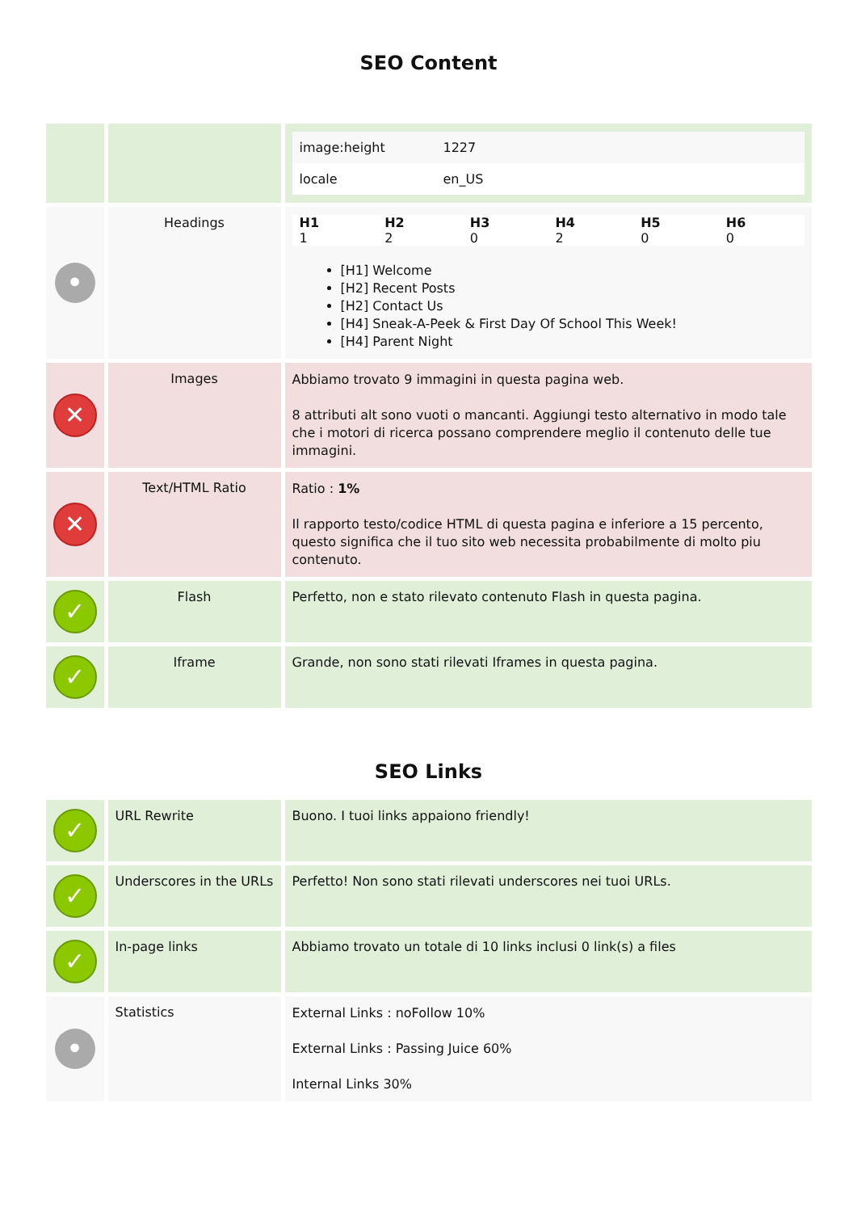SEO Content
| | | / image:height / 1227 / / locale / en_US / |
| • | Headings | / H1 / H2 / H3 / H4 / H5 / H6 / / --- / --- / --- / --- / --- / --- / / 1 / 2 / 0 / 2 / 0 / 0 / [H1] Welcome [H2] Recent Posts [H2] Contact Us [H4] Sneak-A-Peek & First Day Of School This Week! [H4] Parent Night |
| ✕ | Images | Abbiamo trovato 9 immagini in questa pagina web. 8 attributi alt sono vuoti o mancanti. Aggiungi testo alternativo in modo tale che i motori di ricerca possano comprendere meglio il contenuto delle tue immagini. |
| ✕ | Text/HTML Ratio | Ratio : 1% Il rapporto testo/codice HTML di questa pagina e inferiore a 15 percento, questo significa che il tuo sito web necessita probabilmente di molto piu contenuto. |
| ✓ | Flash | Perfetto, non e stato rilevato contenuto Flash in questa pagina. |
| ✓ | Iframe | Grande, non sono stati rilevati Iframes in questa pagina. |
SEO Links
| ✓ | URL Rewrite | Buono. I tuoi links appaiono friendly! |
| ✓ | Underscores in the URLs | Perfetto! Non sono stati rilevati underscores nei tuoi URLs. |
| ✓ | In-page links | Abbiamo trovato un totale di 10 links inclusi 0 link(s) a files |
| • | Statistics | External Links : noFollow 10% External Links : Passing Juice 60% Internal Links 30% |